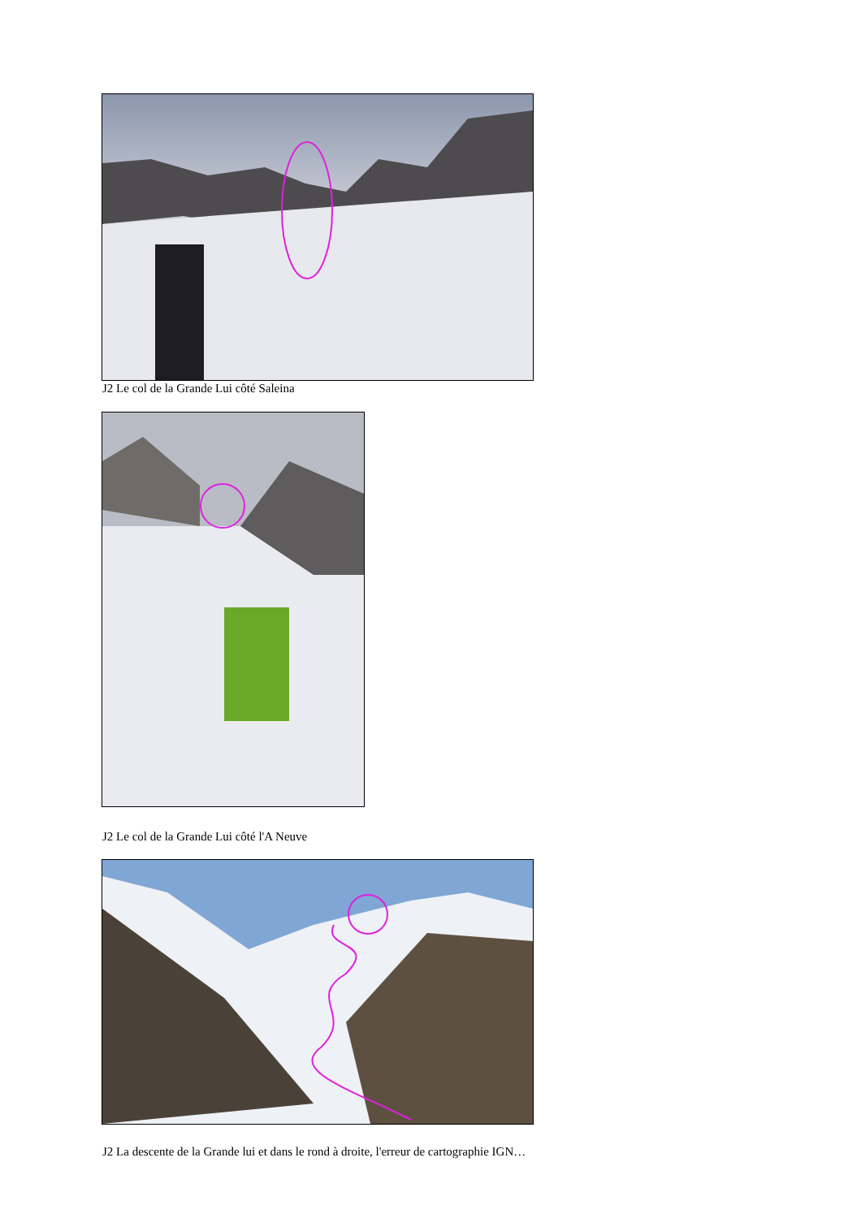J2 Le col de la Grande Lui côté Saleina
J2 Le col de la Grande Lui côté l'A Neuve
J2 La descente de la Grande lui et dans le rond à droite, l'erreur de cartographie IGN…